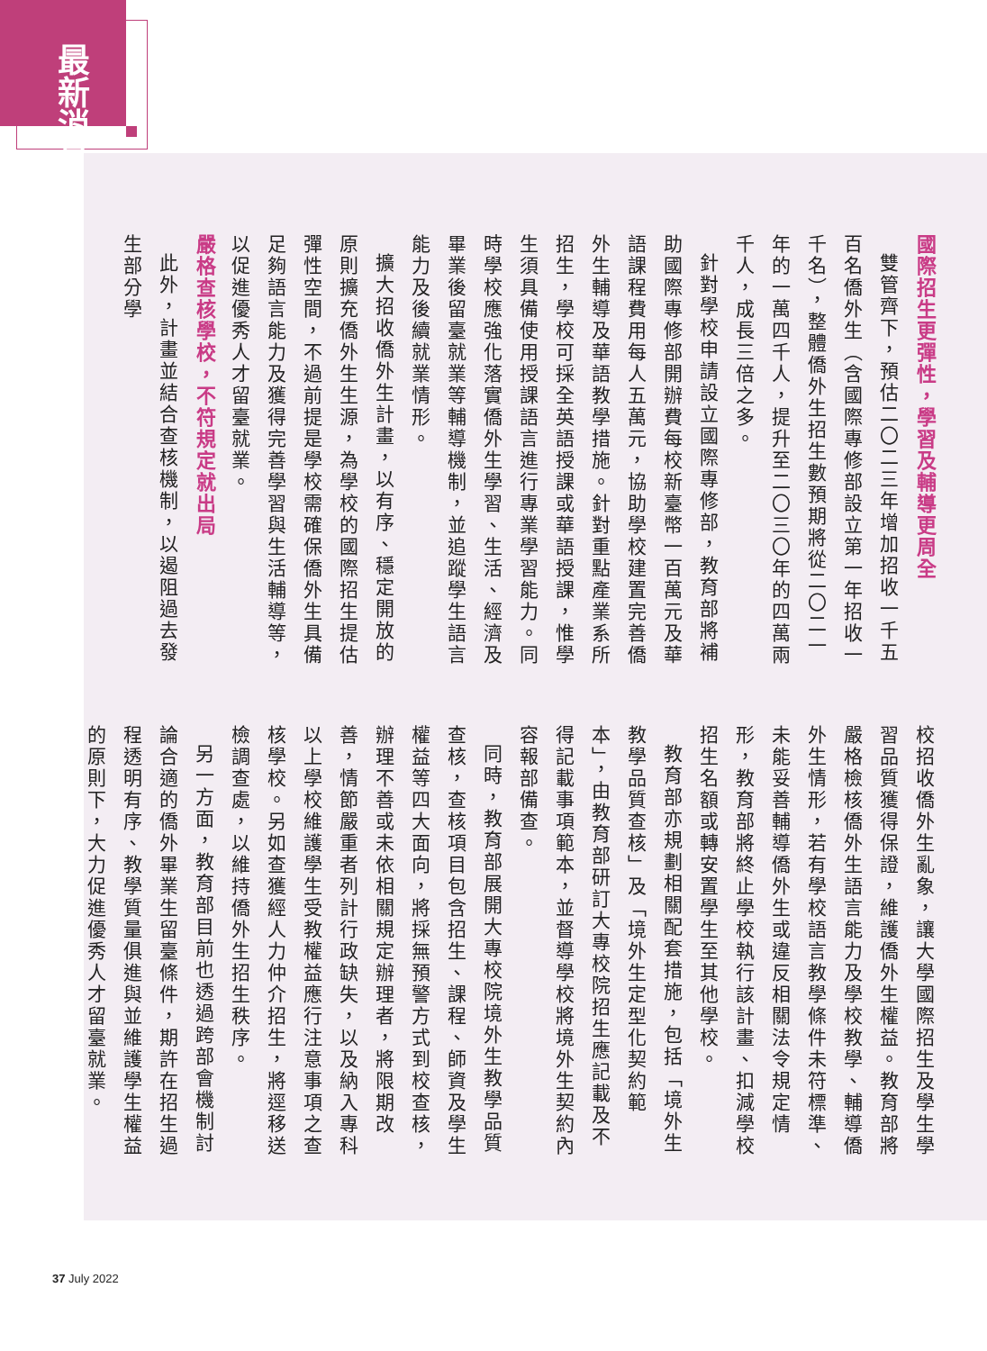最新消息
國際招生更彈性，學習及輔導更周全
雙管齊下，預估二〇二三年增加招收一千五百名僑外生（含國際專修部設立第一年招收一千名），整體僑外生招生數預期將從二〇二一年的一萬四千人，提升至二〇三〇年的四萬兩千人，成長三倍之多。
針對學校申請設立國際專修部，教育部將補助國際專修部開辦費每校新臺幣一百萬元及華語課程費用每人五萬元，協助學校建置完善僑外生輔導及華語教學措施。針對重點產業系所招生，學校可採全英語授課或華語授課，惟學生須具備使用授課語言進行專業學習能力。同時學校應強化落實僑外生學習、生活、經濟及畢業後留臺就業等輔導機制，並追蹤學生語言能力及後續就業情形。
擴大招收僑外生計畫，以有序、穩定開放的原則擴充僑外生生源，為學校的國際招生提估彈性空間，不過前提是學校需確保僑外生具備足夠語言能力及獲得完善學習與生活輔導等，以促進優秀人才留臺就業。
嚴格查核學校，不符規定就出局
此外，計畫並結合查核機制，以遏阻過去發生部分學
校招收僑外生亂象，讓大學國際招生及學生學習品質獲得保證，維護僑外生權益。教育部將嚴格檢核僑外生語言能力及學校教學、輔導僑外生情形，若有學校語言教學條件未符標準、未能妥善輔導僑外生或違反相關法令規定情形，教育部將終止學校執行該計畫、扣減學校招生名額或轉安置學生至其他學校。
教育部亦規劃相關配套措施，包括「境外生教學品質查核」及「境外生定型化契約範本」，由教育部研訂大專校院招生應記載及不得記載事項範本，並督導學校將境外生契約內容報部備查。
同時，教育部展開大專校院境外生教學品質查核，查核項目包含招生、課程、師資及學生權益等四大面向，將採無預警方式到校查核，辦理不善或未依相關規定辦理者，將限期改善，情節嚴重者列計行政缺失，以及納入專科以上學校維護學生受教權益應行注意事項之查核學校。另如查獲經人力仲介招生，將逕移送檢調查處，以維持僑外生招生秩序。
另一方面，教育部目前也透過跨部會機制討論合適的僑外畢業生留臺條件，期許在招生過程透明有序、教學質量俱進與並維護學生權益的原則下，大力促進優秀人才留臺就業。
37 July 2022